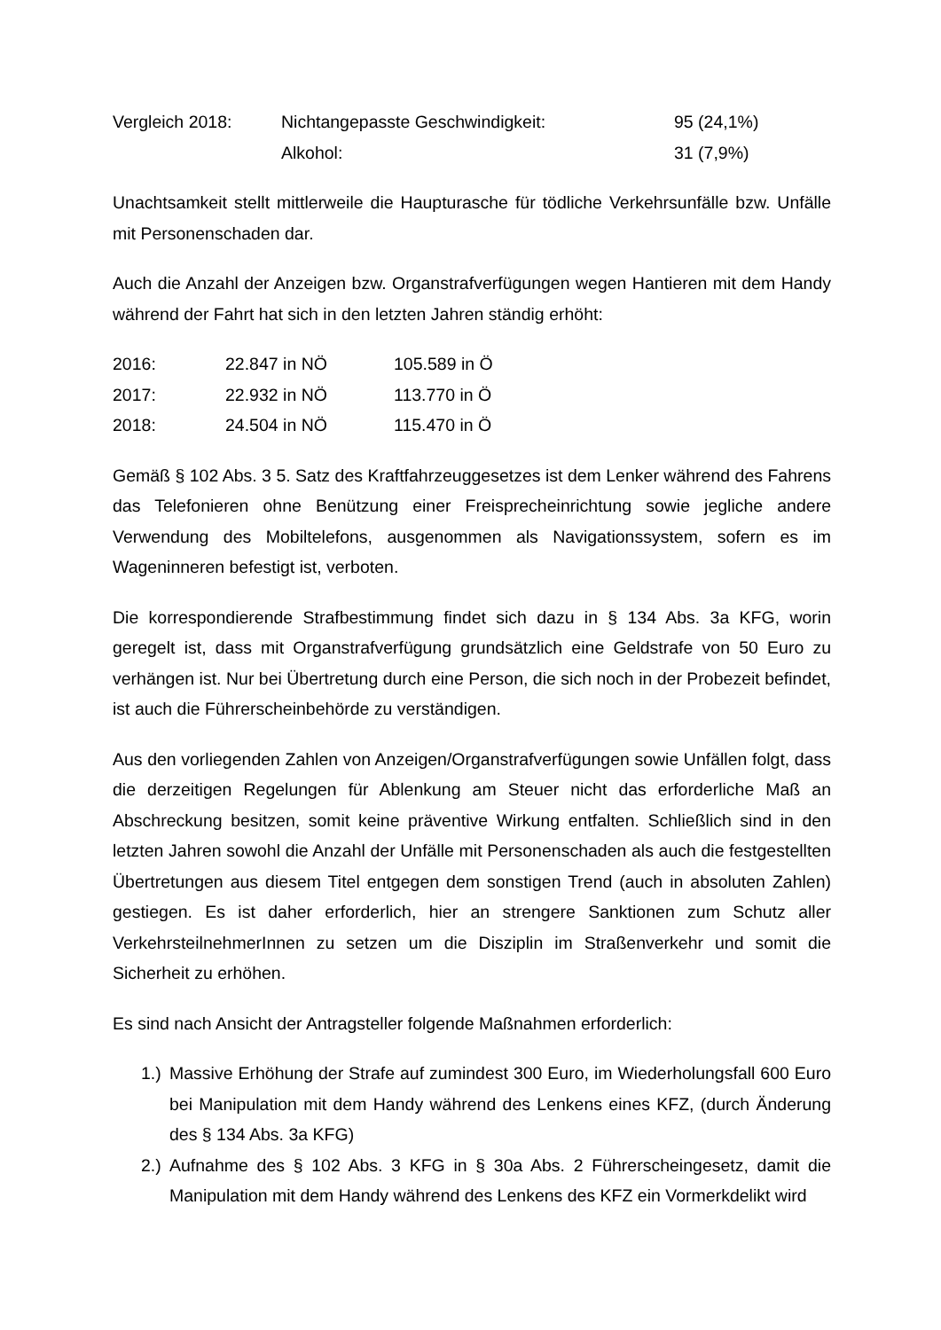| Vergleich 2018: | Nichtangepasste Geschwindigkeit: | 95 (24,1%) |
| | Alkohol: | 31 (7,9%) |
Unachtsamkeit stellt mittlerweile die Haupturasche für tödliche Verkehrsunfälle bzw. Unfälle mit Personenschaden dar.
Auch die Anzahl der Anzeigen bzw. Organstrafverfügungen wegen Hantieren mit dem Handy während der Fahrt hat sich in den letzten Jahren ständig erhöht:
| 2016: | 22.847 in NÖ | 105.589 in Ö |
| 2017: | 22.932 in NÖ | 113.770 in Ö |
| 2018: | 24.504 in NÖ | 115.470 in Ö |
Gemäß § 102 Abs. 3 5. Satz des Kraftfahrzeuggesetzes ist dem Lenker während des Fahrens das Telefonieren ohne Benützung einer Freisprecheinrichtung sowie jegliche andere Verwendung des Mobiltelefons, ausgenommen als Navigationssystem, sofern es im Wageninneren befestigt ist, verboten.
Die korrespondierende Strafbestimmung findet sich dazu in § 134 Abs. 3a KFG, worin geregelt ist, dass mit Organstrafverfügung grundsätzlich eine Geldstrafe von 50 Euro zu verhängen ist. Nur bei Übertretung durch eine Person, die sich noch in der Probezeit befindet, ist auch die Führerscheinbehörde zu verständigen.
Aus den vorliegenden Zahlen von Anzeigen/Organstrafverfügungen sowie Unfällen folgt, dass die derzeitigen Regelungen für Ablenkung am Steuer nicht das erforderliche Maß an Abschreckung besitzen, somit keine präventive Wirkung entfalten. Schließlich sind in den letzten Jahren sowohl die Anzahl der Unfälle mit Personenschaden als auch die festgestellten Übertretungen aus diesem Titel entgegen dem sonstigen Trend (auch in absoluten Zahlen) gestiegen. Es ist daher erforderlich, hier an strengere Sanktionen zum Schutz aller VerkehrsteilnehmerInnen zu setzen um die Disziplin im Straßenverkehr und somit die Sicherheit zu erhöhen.
Es sind nach Ansicht der Antragsteller folgende Maßnahmen erforderlich:
1.) Massive Erhöhung der Strafe auf zumindest 300 Euro, im Wiederholungsfall 600 Euro bei Manipulation mit dem Handy während des Lenkens eines KFZ, (durch Änderung des § 134 Abs. 3a KFG)
2.) Aufnahme des § 102 Abs. 3 KFG in § 30a Abs. 2 Führerscheingesetz, damit die Manipulation mit dem Handy während des Lenkens des KFZ ein Vormerkdelikt wird